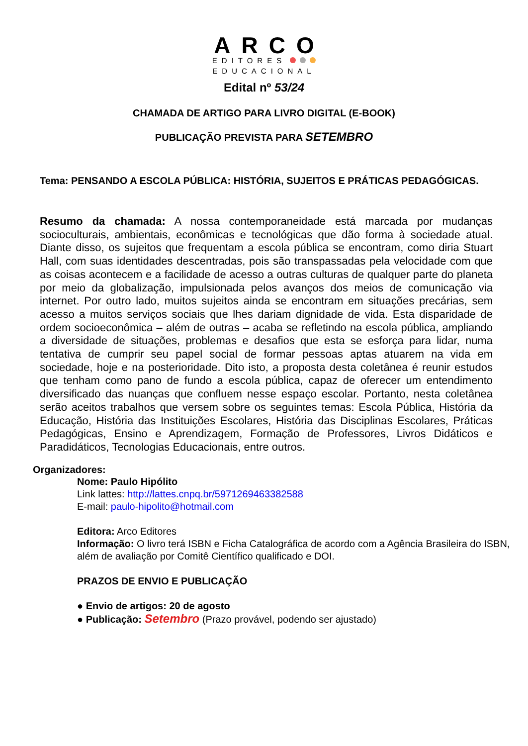ARCO
EDITORES
EDUCACIONAL
Edital nº 53/24
CHAMADA DE ARTIGO PARA LIVRO DIGITAL (E-BOOK)
PUBLICAÇÃO PREVISTA PARA SETEMBRO
Tema: PENSANDO A ESCOLA PÚBLICA: HISTÓRIA, SUJEITOS E PRÁTICAS PEDAGÓGICAS.
Resumo da chamada: A nossa contemporaneidade está marcada por mudanças socioculturais, ambientais, econômicas e tecnológicas que dão forma à sociedade atual. Diante disso, os sujeitos que frequentam a escola pública se encontram, como diria Stuart Hall, com suas identidades descentradas, pois são transpassadas pela velocidade com que as coisas acontecem e a facilidade de acesso a outras culturas de qualquer parte do planeta por meio da globalização, impulsionada pelos avanços dos meios de comunicação via internet. Por outro lado, muitos sujeitos ainda se encontram em situações precárias, sem acesso a muitos serviços sociais que lhes dariam dignidade de vida. Esta disparidade de ordem socioeconômica – além de outras – acaba se refletindo na escola pública, ampliando a diversidade de situações, problemas e desafios que esta se esforça para lidar, numa tentativa de cumprir seu papel social de formar pessoas aptas atuarem na vida em sociedade, hoje e na posterioridade. Dito isto, a proposta desta coletânea é reunir estudos que tenham como pano de fundo a escola pública, capaz de oferecer um entendimento diversificado das nuanças que confluem nesse espaço escolar. Portanto, nesta coletânea serão aceitos trabalhos que versem sobre os seguintes temas: Escola Pública, História da Educação, História das Instituições Escolares, História das Disciplinas Escolares, Práticas Pedagógicas, Ensino e Aprendizagem, Formação de Professores, Livros Didáticos e Paradidáticos, Tecnologias Educacionais, entre outros.
Organizadores:
Nome: Paulo Hipólito
Link lattes: http://lattes.cnpq.br/5971269463382588
E-mail: paulo-hipolito@hotmail.com
Editora: Arco Editores
Informação: O livro terá ISBN e Ficha Catalográfica de acordo com a Agência Brasileira do ISBN, além de avaliação por Comitê Científico qualificado e DOI.
PRAZOS DE ENVIO E PUBLICAÇÃO
● Envio de artigos: 20 de agosto
● Publicação: Setembro (Prazo provável, podendo ser ajustado)